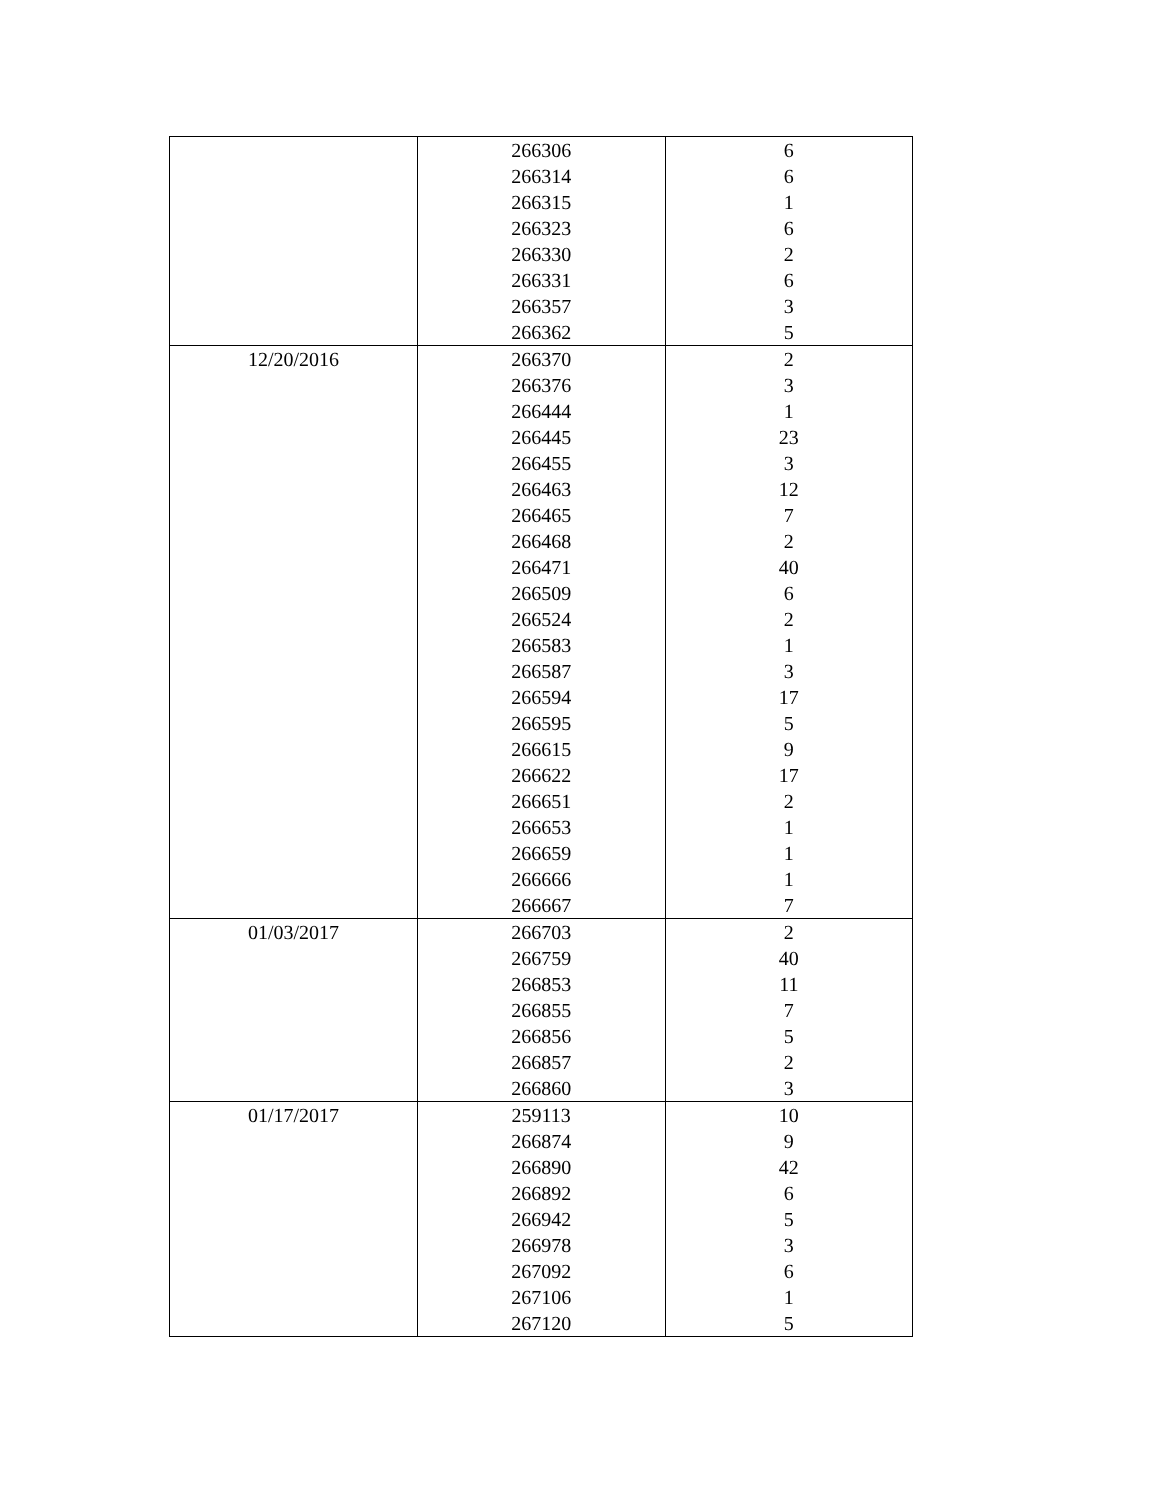| | 266306 | 6 |
| | 266314 | 6 |
| | 266315 | 1 |
| | 266323 | 6 |
| | 266330 | 2 |
| | 266331 | 6 |
| | 266357 | 3 |
| | 266362 | 5 |
| 12/20/2016 | 266370 | 2 |
| | 266376 | 3 |
| | 266444 | 1 |
| | 266445 | 23 |
| | 266455 | 3 |
| | 266463 | 12 |
| | 266465 | 7 |
| | 266468 | 2 |
| | 266471 | 40 |
| | 266509 | 6 |
| | 266524 | 2 |
| | 266583 | 1 |
| | 266587 | 3 |
| | 266594 | 17 |
| | 266595 | 5 |
| | 266615 | 9 |
| | 266622 | 17 |
| | 266651 | 2 |
| | 266653 | 1 |
| | 266659 | 1 |
| | 266666 | 1 |
| | 266667 | 7 |
| 01/03/2017 | 266703 | 2 |
| | 266759 | 40 |
| | 266853 | 11 |
| | 266855 | 7 |
| | 266856 | 5 |
| | 266857 | 2 |
| | 266860 | 3 |
| 01/17/2017 | 259113 | 10 |
| | 266874 | 9 |
| | 266890 | 42 |
| | 266892 | 6 |
| | 266942 | 5 |
| | 266978 | 3 |
| | 267092 | 6 |
| | 267106 | 1 |
| | 267120 | 5 |